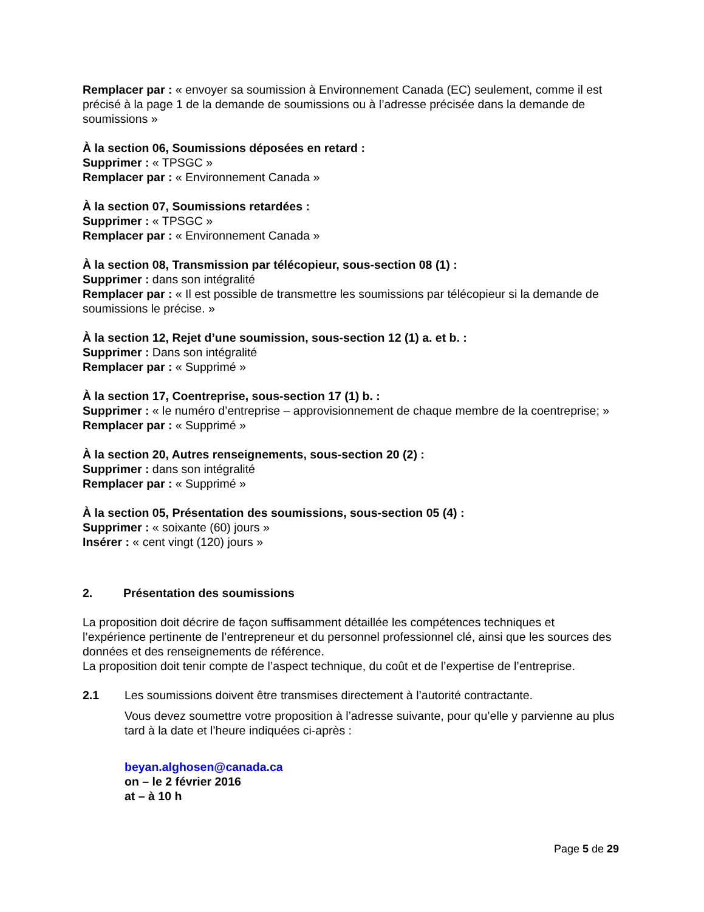Remplacer par : « envoyer sa soumission à Environnement Canada (EC) seulement, comme il est précisé à la page 1 de la demande de soumissions ou à l’adresse précisée dans la demande de soumissions »
À la section 06, Soumissions déposées en retard :
Supprimer : « TPSGC »
Remplacer par : « Environnement Canada »
À la section 07, Soumissions retardées :
Supprimer : « TPSGC »
Remplacer par : « Environnement Canada »
À la section 08, Transmission par télécopieur, sous-section 08 (1) :
Supprimer : dans son intégralité
Remplacer par : « Il est possible de transmettre les soumissions par télécopieur si la demande de soumissions le précise. »
À la section 12, Rejet d’une soumission, sous-section 12 (1) a. et b. :
Supprimer : Dans son intégralité
Remplacer par : « Supprimé »
À la section 17, Coentreprise, sous-section 17 (1) b. :
Supprimer : « le numéro d’entreprise – approvisionnement de chaque membre de la coentreprise; »
Remplacer par : « Supprimé »
À la section 20, Autres renseignements, sous-section 20 (2) :
Supprimer : dans son intégralité
Remplacer par : « Supprimé »
À la section 05, Présentation des soumissions, sous-section 05 (4) :
Supprimer : « soixante (60) jours »
Insérer : « cent vingt (120) jours »
2. Présentation des soumissions
La proposition doit décrire de façon suffisamment détaillée les compétences techniques et l’expérience pertinente de l’entrepreneur et du personnel professionnel clé, ainsi que les sources des données et des renseignements de référence.
La proposition doit tenir compte de l’aspect technique, du coût et de l’expertise de l’entreprise.
2.1 Les soumissions doivent être transmises directement à l’autorité contractante.
Vous devez soumettre votre proposition à l’adresse suivante, pour qu’elle y parvienne au plus tard à la date et l’heure indiquées ci-après :
beyan.alghosen@canada.ca
on – le 2 février 2016
at – à 10 h
Page 5 de 29